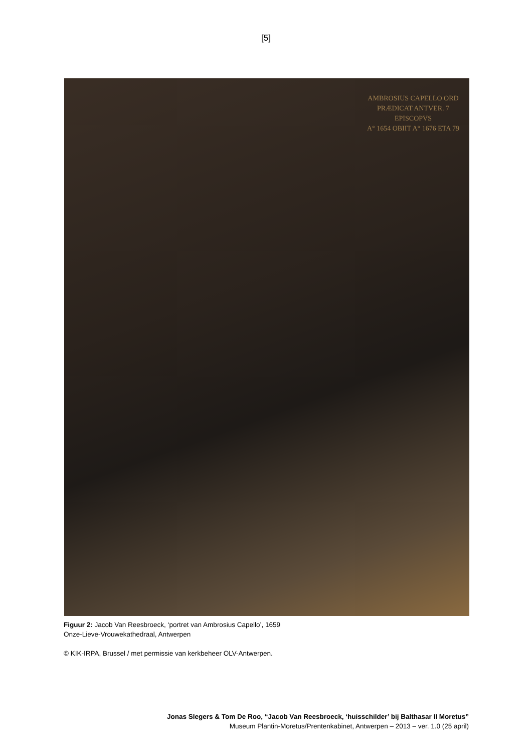[5]
AMBROSIUS CAPELLO ORD
PRÆDICAT ANTVER. 7
EPISCOPVS
A° 1654 OBIIT A° 1676 ETA 79
Figuur 2: Jacob Van Reesbroeck, ‘portret van Ambrosius Capello’, 1659
Onze-Lieve-Vrouwekathedraal, Antwerpen
© KIK-IRPA, Brussel / met permissie van kerkbeheer OLV-Antwerpen.
Jonas Slegers & Tom De Roo, “Jacob Van Reesbroeck, ‘huisschilder’ bij Balthasar II Moretus”
Museum Plantin-Moretus/Prentenkabinet, Antwerpen – 2013 – ver. 1.0 (25 april)